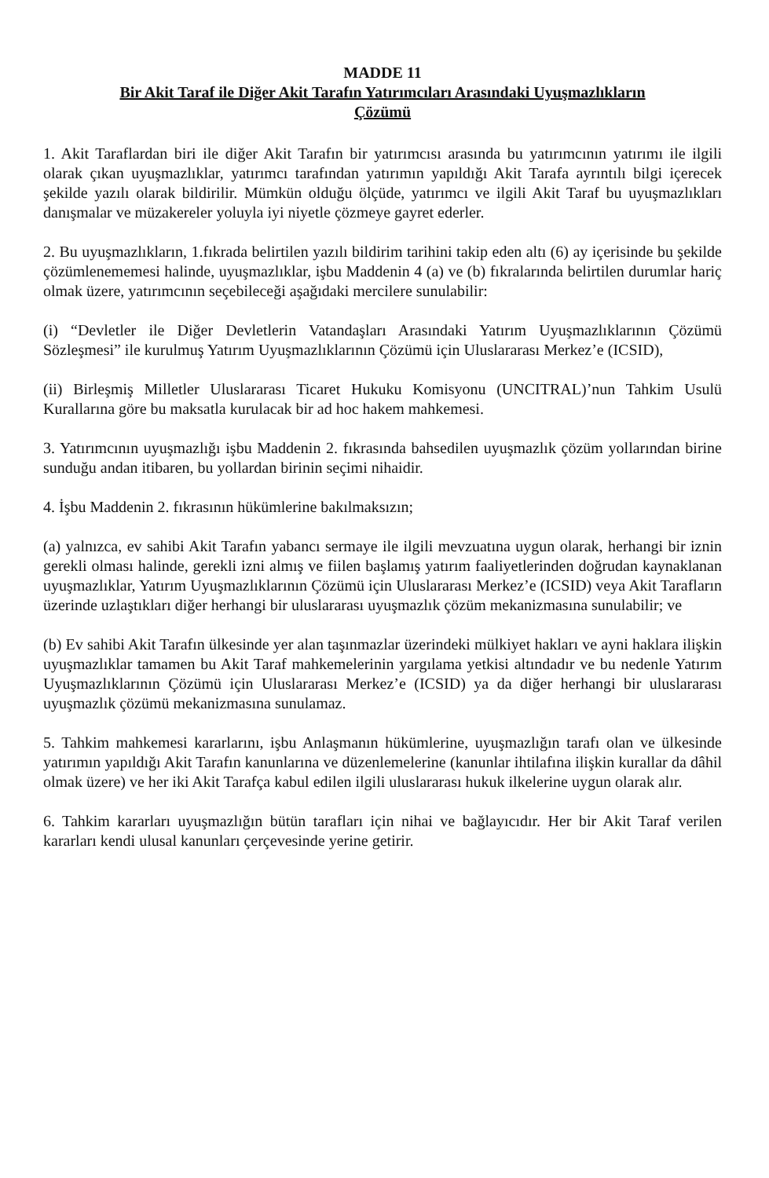MADDE 11
Bir Akit Taraf ile Diğer Akit Tarafın Yatırımcıları Arasındaki Uyuşmazlıkların
Çözümü
1. Akit Taraflardan biri ile diğer Akit Tarafın bir yatırımcısı arasında bu yatırımcının yatırımı ile ilgili olarak çıkan uyuşmazlıklar, yatırımcı tarafından yatırımın yapıldığı Akit Tarafa ayrıntılı bilgi içerecek şekilde yazılı olarak bildirilir. Mümkün olduğu ölçüde, yatırımcı ve ilgili Akit Taraf bu uyuşmazlıkları danışmalar ve müzakereler yoluyla iyi niyetle çözmeye gayret ederler.
2. Bu uyuşmazlıkların, 1.fıkrada belirtilen yazılı bildirim tarihini takip eden altı (6) ay içerisinde bu şekilde çözümlenememesi halinde, uyuşmazlıklar, işbu Maddenin 4 (a) ve (b) fıkralarında belirtilen durumlar hariç olmak üzere, yatırımcının seçebileceği aşağıdaki mercilere sunulabilir:
(i) “Devletler ile Diğer Devletlerin Vatandaşları Arasındaki Yatırım Uyuşmazlıklarının Çözümü Sözleşmesi” ile kurulmuş Yatırım Uyuşmazlıklarının Çözümü için Uluslararası Merkez’e (ICSID),
(ii) Birleşmiş Milletler Uluslararası Ticaret Hukuku Komisyonu (UNCITRAL)’nun Tahkim Usulü Kurallarına göre bu maksatla kurulacak bir ad hoc hakem mahkemesi.
3. Yatırımcının uyuşmazlığı işbu Maddenin 2. fıkrasında bahsedilen uyuşmazlık çözüm yollarından birine sunduğu andan itibaren, bu yollardan birinin seçimi nihaidir.
4. İşbu Maddenin 2. fıkrasının hükümlerine bakılmaksızın;
(a) yalnızca, ev sahibi Akit Tarafın yabancı sermaye ile ilgili mevzuatına uygun olarak, herhangi bir iznin gerekli olması halinde, gerekli izni almış ve fiilen başlamış yatırım faaliyetlerinden doğrudan kaynaklanan uyuşmazlıklar, Yatırım Uyuşmazlıklarının Çözümü için Uluslararası Merkez’e (ICSID) veya Akit Tarafların üzerinde uzlaştıkları diğer herhangi bir uluslararası uyuşmazlık çözüm mekanizmasına sunulabilir; ve
(b) Ev sahibi Akit Tarafın ülkesinde yer alan taşınmazlar üzerindeki mülkiyet hakları ve ayni haklara ilişkin uyuşmazlıklar tamamen bu Akit Taraf mahkemelerinin yargılama yetkisi altındadır ve bu nedenle Yatırım Uyuşmazlıklarının Çözümü için Uluslararası Merkez’e (ICSID) ya da diğer herhangi bir uluslararası uyuşmazlık çözümü mekanizmasına sunulamaz.
5. Tahkim mahkemesi kararlarını, işbu Anlaşmanın hükümlerine, uyuşmazlığın tarafı olan ve ülkesinde yatırımın yapıldığı Akit Tarafın kanunlarına ve düzenlemelerine (kanunlar ihtilafına ilişkin kurallar da dâhil olmak üzere) ve her iki Akit Tarafça kabul edilen ilgili uluslararası hukuk ilkelerine uygun olarak alır.
6. Tahkim kararları uyuşmazlığın bütün tarafları için nihai ve bağlayıcıdır. Her bir Akit Taraf verilen kararları kendi ulusal kanunları çerçevesinde yerine getirir.